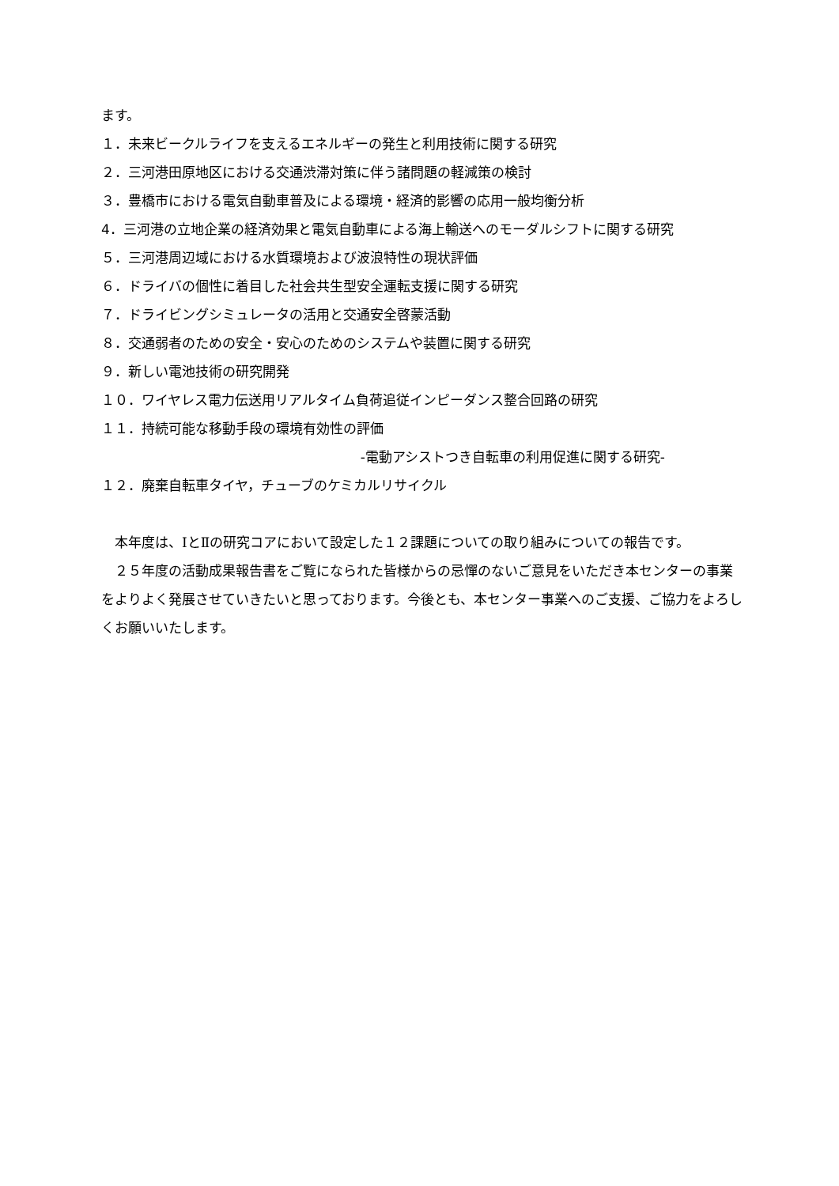ます。
１．未来ビークルライフを支えるエネルギーの発生と利用技術に関する研究
２．三河港田原地区における交通渋滞対策に伴う諸問題の軽減策の検討
３．豊橋市における電気自動車普及による環境・経済的影響の応用一般均衡分析
4．三河港の立地企業の経済効果と電気自動車による海上輸送へのモーダルシフトに関する研究
５．三河港周辺域における水質環境および波浪特性の現状評価
６．ドライバの個性に着目した社会共生型安全運転支援に関する研究
７．ドライビングシミュレータの活用と交通安全啓蒙活動
８．交通弱者のための安全・安心のためのシステムや装置に関する研究
９．新しい電池技術の研究開発
１０．ワイヤレス電力伝送用リアルタイム負荷追従インピーダンス整合回路の研究
１１．持続可能な移動手段の環境有効性の評価
-電動アシストつき自転車の利用促進に関する研究-
１２．廃棄自転車タイヤ，チューブのケミカルリサイクル
本年度は、ⅠとⅡの研究コアにおいて設定した１２課題についての取り組みについての報告です。
２５年度の活動成果報告書をご覧になられた皆様からの忌憚のないご意見をいただき本センターの事業をよりよく発展させていきたいと思っております。今後とも、本センター事業へのご支援、ご協力をよろしくお願いいたします。